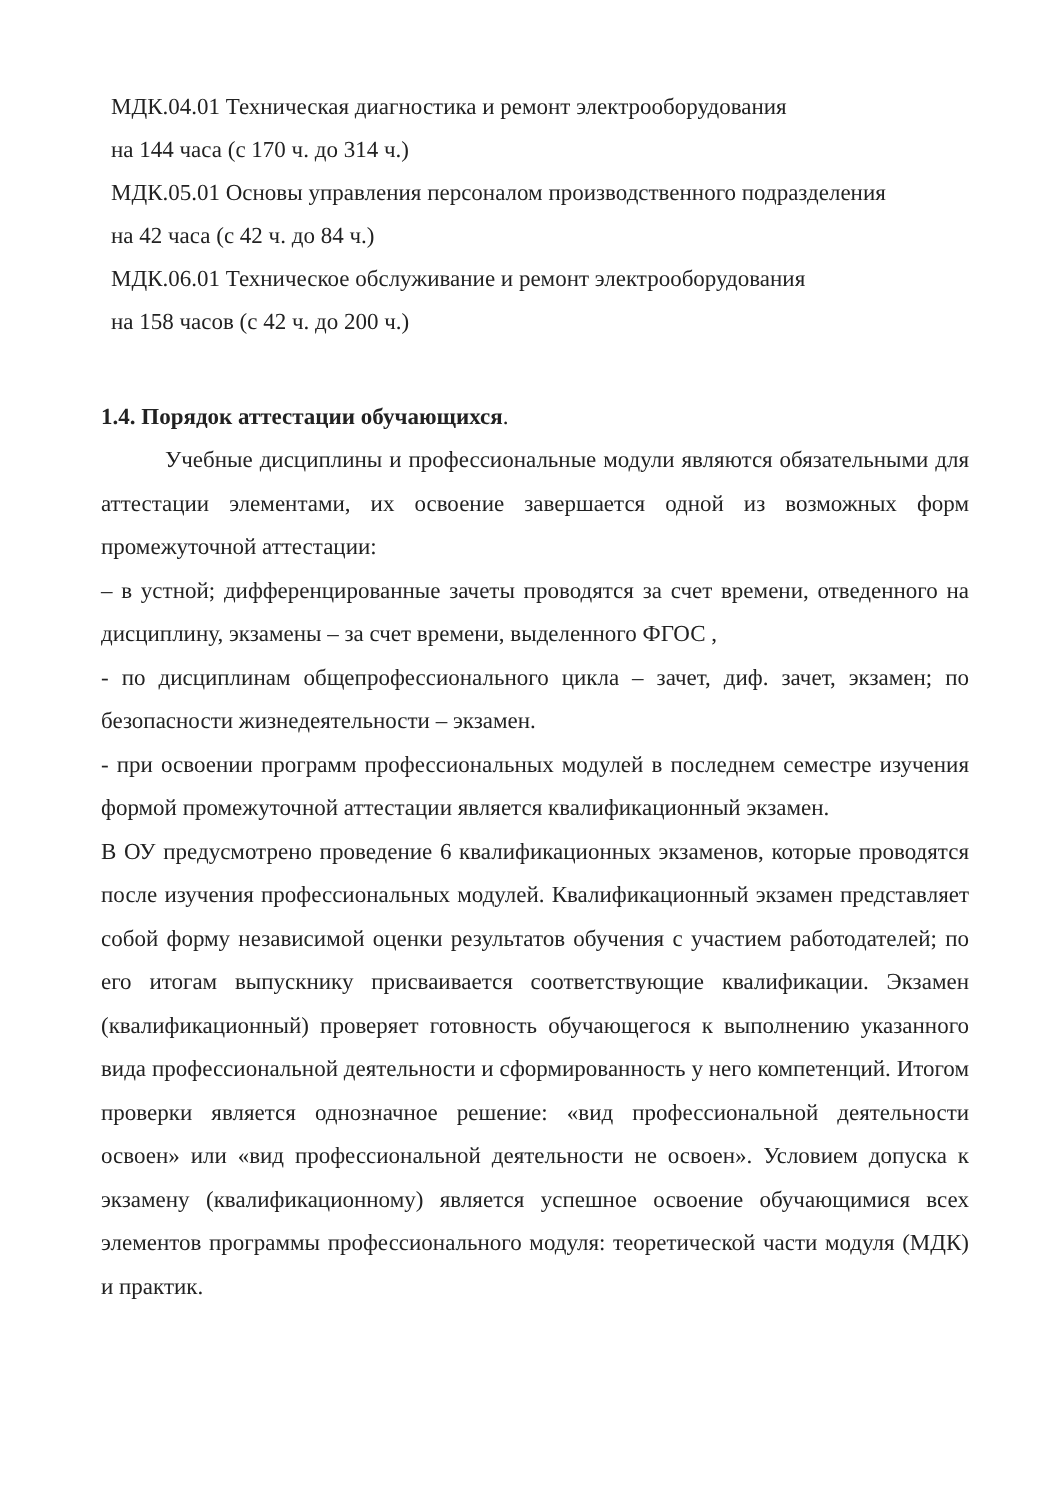МДК.04.01 Техническая диагностика и ремонт электрооборудования
на 144 часа (с 170 ч. до 314 ч.)
МДК.05.01 Основы управления персоналом производственного подразделения
на 42 часа (с 42 ч. до 84 ч.)
МДК.06.01 Техническое обслуживание и ремонт электрооборудования
на 158 часов (с 42 ч. до 200 ч.)
1.4. Порядок аттестации обучающихся.
Учебные дисциплины и профессиональные модули являются обязательными для аттестации элементами, их освоение завершается одной из возможных форм промежуточной аттестации:
– в устной; дифференцированные зачеты проводятся за счет времени, отведенного на дисциплину, экзамены – за счет времени, выделенного ФГОС ,
- по дисциплинам общепрофессионального цикла – зачет, диф. зачет, экзамен; по безопасности жизнедеятельности – экзамен.
- при освоении программ профессиональных модулей в последнем семестре изучения формой промежуточной аттестации является квалификационный экзамен.
В ОУ предусмотрено проведение 6 квалификационных экзаменов, которые проводятся после изучения профессиональных модулей. Квалификационный экзамен представляет собой форму независимой оценки результатов обучения с участием работодателей; по его итогам выпускнику присваивается соответствующие квалификации. Экзамен (квалификационный) проверяет готовность обучающегося к выполнению указанного вида профессиональной деятельности и сформированность у него компетенций. Итогом проверки является однозначное решение: «вид профессиональной деятельности освоен» или «вид профессиональной деятельности не освоен». Условием допуска к экзамену (квалификационному) является успешное освоение обучающимися всех элементов программы профессионального модуля: теоретической части модуля (МДК) и практик.